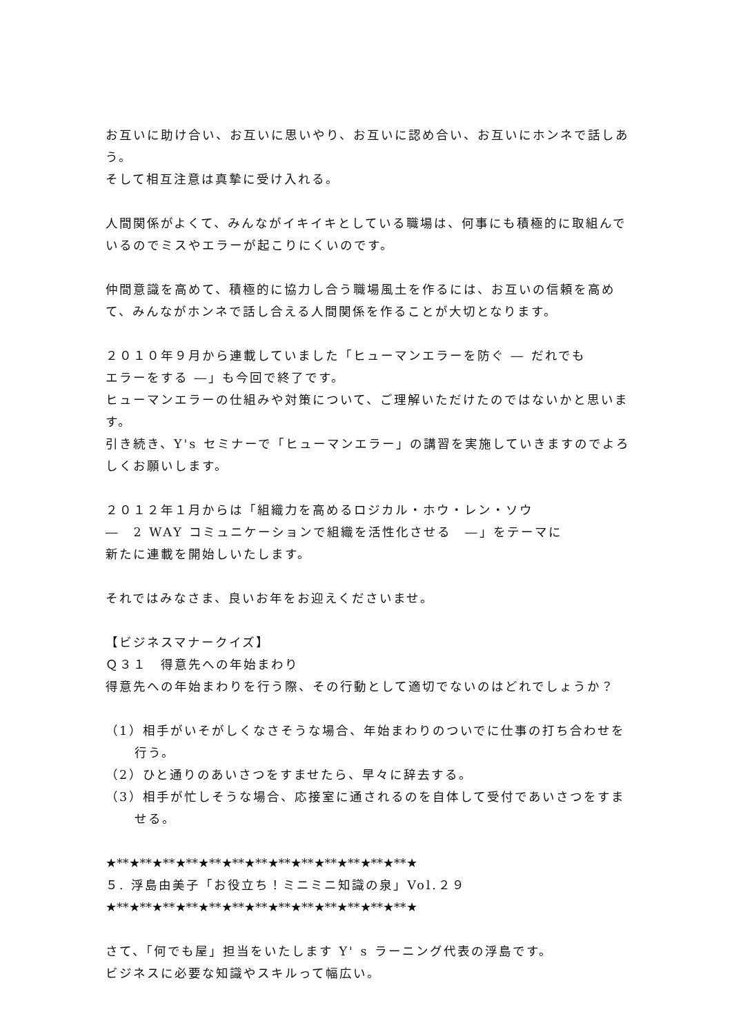お互いに助け合い、お互いに思いやり、お互いに認め合い、お互いにホンネで話しあう。
そして相互注意は真摯に受け入れる。
人間関係がよくて、みんながイキイキとしている職場は、何事にも積極的に取組んでいるのでミスやエラーが起こりにくいのです。
仲間意識を高めて、積極的に協力し合う職場風土を作るには、お互いの信頼を高めて、みんながホンネで話し合える人間関係を作ることが大切となります。
２０１０年９月から連載していました「ヒューマンエラーを防ぐ ― だれでも
エラーをする ―」も今回で終了です。
ヒューマンエラーの仕組みや対策について、ご理解いただけたのではないかと思います。
引き続き、Y's セミナーで「ヒューマンエラー」の講習を実施していきますのでよろしくお願いします。
２０１２年１月からは「組織力を高めるロジカル・ホウ・レン・ソウ
―　2 WAY コミュニケーションで組織を活性化させる　―」をテーマに
新たに連載を開始しいたします。
それではみなさま、良いお年をお迎えくださいませ。
【ビジネスマナークイズ】
Ｑ３１　得意先への年始まわり
得意先への年始まわりを行う際、その行動として適切でないのはどれでしょうか？
（1）相手がいそがしくなさそうな場合、年始まわりのついでに仕事の打ち合わせを行う。
（2）ひと通りのあいさつをすませたら、早々に辞去する。
（3）相手が忙しそうな場合、応接室に通されるのを自体して受付であいさつをすませる。
★**★**★**★**★**★**★**★**★**★**★**★**★**★
５. 浮島由美子「お役立ち！ミニミニ知識の泉」Vol.２９
★**★**★**★**★**★**★**★**★**★**★**★**★**★
さて、「何でも屋」担当をいたします Y' s ラーニング代表の浮島です。
ビジネスに必要な知識やスキルって幅広い。